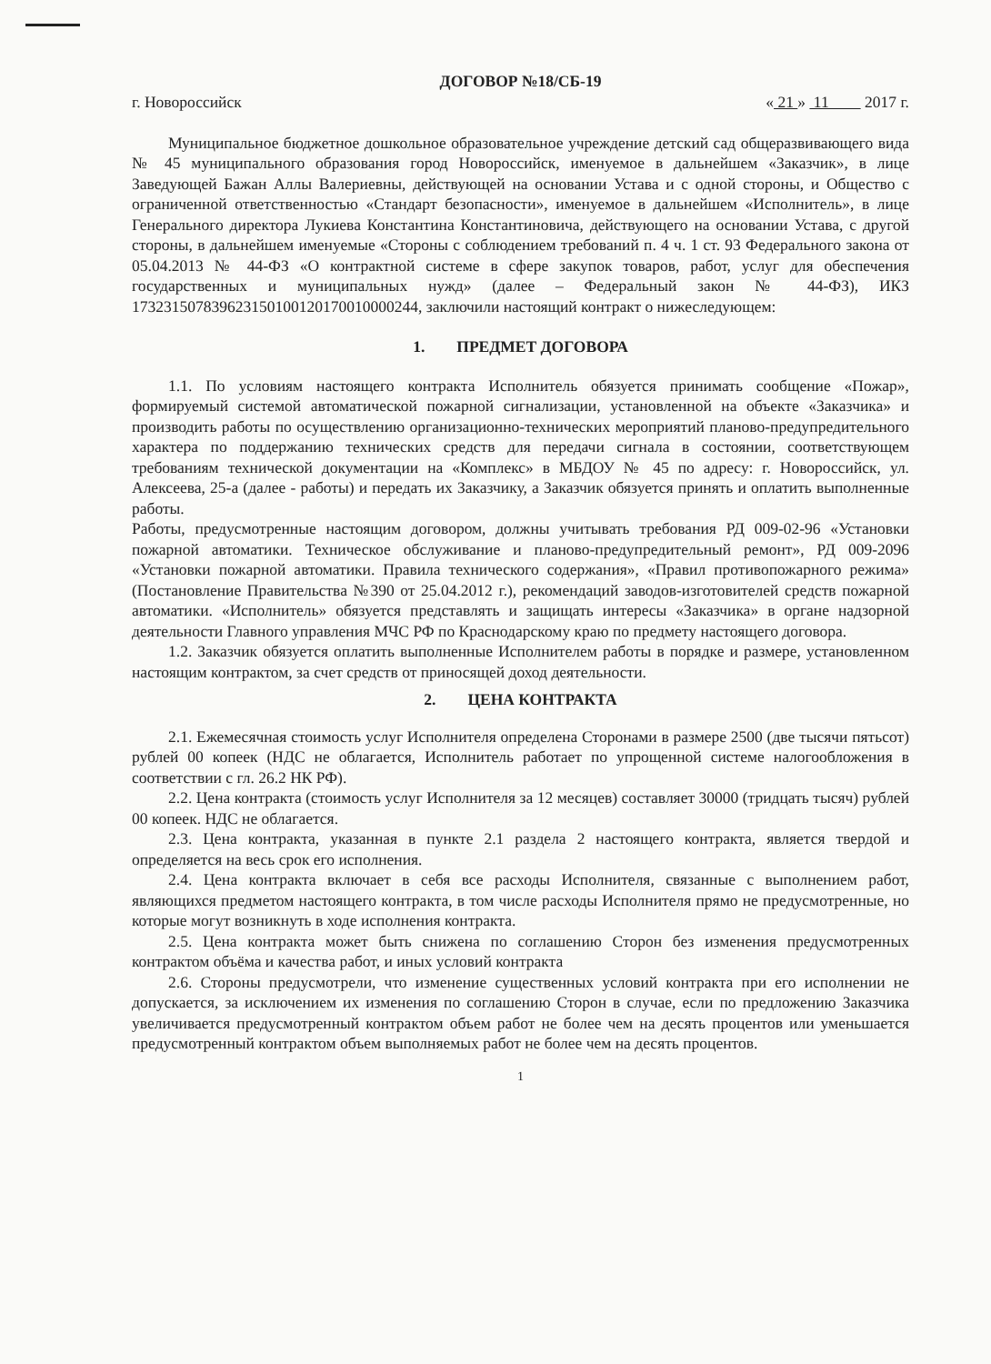ДОГОВОР №18/СБ-19
г. Новороссийск « 21 » 11 2017 г.
Муниципальное бюджетное дошкольное образовательное учреждение детский сад общеразвивающего вида № 45 муниципального образования город Новороссийск, именуемое в дальнейшем «Заказчик», в лице Заведующей Бажан Аллы Валериевны, действующей на основании Устава и с одной стороны, и Общество с ограниченной ответственностью «Стандарт безопасности», именуемое в дальнейшем «Исполнитель», в лице Генерального директора Лукиева Константина Константиновича, действующего на основании Устава, с другой стороны, в дальнейшем именуемые «Стороны с соблюдением требований п. 4 ч. 1 ст. 93 Федерального закона от 05.04.2013 № 44-ФЗ «О контрактной системе в сфере закупок товаров, работ, услуг для обеспечения государственных и муниципальных нужд» (далее – Федеральный закон № 44-ФЗ), ИКЗ 173231507839623150100120170010000244, заключили настоящий контракт о нижеследующем:
1. ПРЕДМЕТ ДОГОВОРА
1.1. По условиям настоящего контракта Исполнитель обязуется принимать сообщение «Пожар», формируемый системой автоматической пожарной сигнализации, установленной на объекте «Заказчика» и производить работы по осуществлению организационно-технических мероприятий планово-предупредительного характера по поддержанию технических средств для передачи сигнала в состоянии, соответствующем требованиям технической документации на «Комплекс» в МБДОУ № 45 по адресу: г. Новороссийск, ул. Алексеева, 25-а (далее - работы) и передать их Заказчику, а Заказчик обязуется принять и оплатить выполненные работы.
Работы, предусмотренные настоящим договором, должны учитывать требования РД 009-02-96 «Установки пожарной автоматики. Техническое обслуживание и планово-предупредительный ремонт», РД 009-2096 «Установки пожарной автоматики. Правила технического содержания», «Правил противопожарного режима» (Постановление Правительства №390 от 25.04.2012 г.), рекомендаций заводов-изготовителей средств пожарной автоматики. «Исполнитель» обязуется представлять и защищать интересы «Заказчика» в органе надзорной деятельности Главного управления МЧС РФ по Краснодарскому краю по предмету настоящего договора.
1.2. Заказчик обязуется оплатить выполненные Исполнителем работы в порядке и размере, установленном настоящим контрактом, за счет средств от приносящей доход деятельности.
2. ЦЕНА КОНТРАКТА
2.1. Ежемесячная стоимость услуг Исполнителя определена Сторонами в размере 2500 (две тысячи пятьсот) рублей 00 копеек (НДС не облагается, Исполнитель работает по упрощенной системе налогообложения в соответствии с гл. 26.2 НК РФ).
2.2. Цена контракта (стоимость услуг Исполнителя за 12 месяцев) составляет 30000 (тридцать тысяч) рублей 00 копеек. НДС не облагается.
2.3. Цена контракта, указанная в пункте 2.1 раздела 2 настоящего контракта, является твердой и определяется на весь срок его исполнения.
2.4. Цена контракта включает в себя все расходы Исполнителя, связанные с выполнением работ, являющихся предметом настоящего контракта, в том числе расходы Исполнителя прямо не предусмотренные, но которые могут возникнуть в ходе исполнения контракта.
2.5. Цена контракта может быть снижена по соглашению Сторон без изменения предусмотренных контрактом объёма и качества работ, и иных условий контракта
2.6. Стороны предусмотрели, что изменение существенных условий контракта при его исполнении не допускается, за исключением их изменения по соглашению Сторон в случае, если по предложению Заказчика увеличивается предусмотренный контрактом объем работ не более чем на десять процентов или уменьшается предусмотренный контрактом объем выполняемых работ не более чем на десять процентов.
1